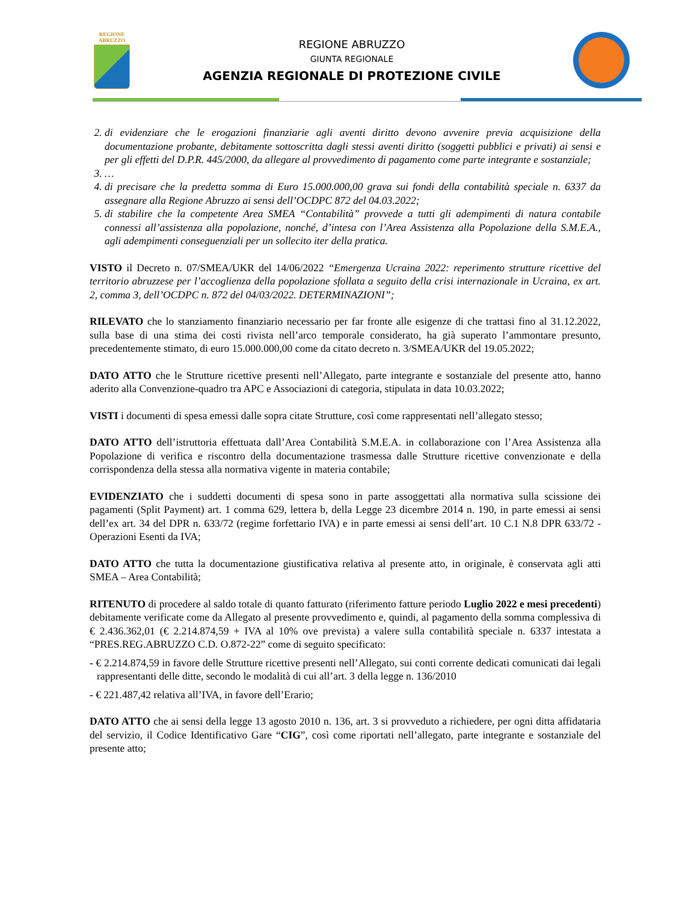REGIONE
ABRUZZO
REGIONE ABRUZZO
GIUNTA REGIONALE
AGENZIA REGIONALE DI PROTEZIONE CIVILE
2. di evidenziare che le erogazioni finanziarie agli aventi diritto devono avvenire previa acquisizione della documentazione probante, debitamente sottoscritta dagli stessi aventi diritto (soggetti pubblici e privati) ai sensi e per gli effetti del D.P.R. 445/2000, da allegare al provvedimento di pagamento come parte integrante e sostanziale;
3. …
4. di precisare che la predetta somma di Euro 15.000.000,00 grava sui fondi della contabilità speciale n. 6337 da assegnare alla Regione Abruzzo ai sensi dell’OCDPC 872 del 04.03.2022;
5. di stabilire che la competente Area SMEA “Contabilità” provvede a tutti gli adempimenti di natura contabile connessi all’assistenza alla popolazione, nonché, d’intesa con l’Area Assistenza alla Popolazione della S.M.E.A., agli adempimenti conseguenziali per un sollecito iter della pratica.
VISTO il Decreto n. 07/SMEA/UKR del 14/06/2022 “Emergenza Ucraina 2022: reperimento strutture ricettive del territorio abruzzese per l’accoglienza della popolazione sfollata a seguito della crisi internazionale in Ucraina, ex art. 2, comma 3, dell’OCDPC n. 872 del 04/03/2022. DETERMINAZIONI”;
RILEVATO che lo stanziamento finanziario necessario per far fronte alle esigenze di che trattasi fino al 31.12.2022, sulla base di una stima dei costi rivista nell’arco temporale considerato, ha già superato l’ammontare presunto, precedentemente stimato, di euro 15.000.000,00 come da citato decreto n. 3/SMEA/UKR del 19.05.2022;
DATO ATTO che le Strutture ricettive presenti nell’Allegato, parte integrante e sostanziale del presente atto, hanno aderito alla Convenzione-quadro tra APC e Associazioni di categoria, stipulata in data 10.03.2022;
VISTI i documenti di spesa emessi dalle sopra citate Strutture, così come rappresentati nell’allegato stesso;
DATO ATTO dell’istruttoria effettuata dall’Area Contabilità S.M.E.A. in collaborazione con l’Area Assistenza alla Popolazione di verifica e riscontro della documentazione trasmessa dalle Strutture ricettive convenzionate e della corrispondenza della stessa alla normativa vigente in materia contabile;
EVIDENZIATO che i suddetti documenti di spesa sono in parte assoggettati alla normativa sulla scissione dei pagamenti (Split Payment) art. 1 comma 629, lettera b, della Legge 23 dicembre 2014 n. 190, in parte emessi ai sensi dell’ex art. 34 del DPR n. 633/72 (regime forfettario IVA) e in parte emessi ai sensi dell’art. 10 C.1 N.8 DPR 633/72 - Operazioni Esenti da IVA;
DATO ATTO che tutta la documentazione giustificativa relativa al presente atto, in originale, è conservata agli atti SMEA – Area Contabilità;
RITENUTO di procedere al saldo totale di quanto fatturato (riferimento fatture periodo Luglio 2022 e mesi precedenti) debitamente verificate come da Allegato al presente provvedimento e, quindi, al pagamento della somma complessiva di € 2.436.362,01 (€ 2.214.874,59 + IVA al 10% ove prevista) a valere sulla contabilità speciale n. 6337 intestata a “PRES.REG.ABRUZZO C.D. O.872-22” come di seguito specificato:
- € 2.214.874,59 in favore delle Strutture ricettive presenti nell’Allegato, sui conti corrente dedicati comunicati dai legali rappresentanti delle ditte, secondo le modalità di cui all’art. 3 della legge n. 136/2010
- € 221.487,42 relativa all’IVA, in favore dell’Erario;
DATO ATTO che ai sensi della legge 13 agosto 2010 n. 136, art. 3 si provveduto a richiedere, per ogni ditta affidataria del servizio, il Codice Identificativo Gare “CIG”, così come riportati nell’allegato, parte integrante e sostanziale del presente atto;